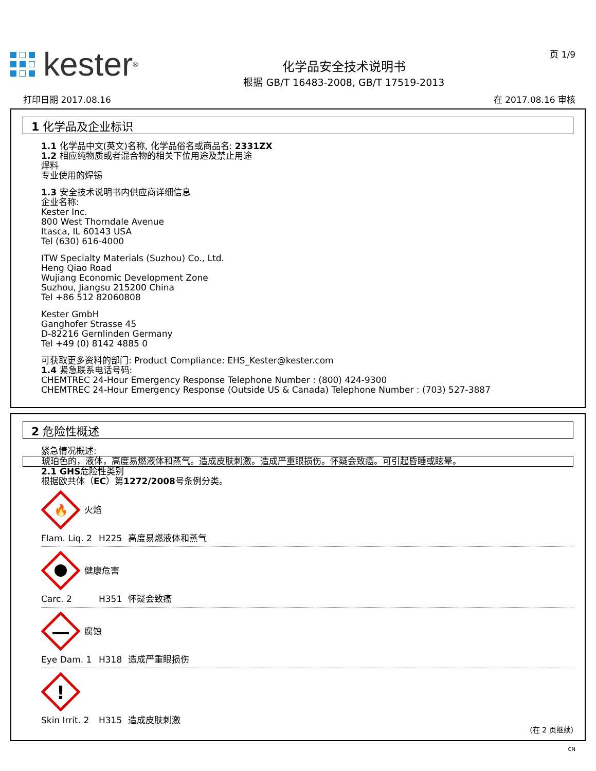kester<sup>®</sup>
化学品安全技术说明书
根据 GB/T 16483-2008, GB/T 17519-2013
页 1/9
打印日期 2017.08.16 在 2017.08.16 审核
1 化学品及企业标识
1.1 化学品中文(英文)名称, 化学品俗名或商品名: 2331ZX
1.2 相应纯物质或者混合物的相关下位用途及禁止用途
焊料
专业使用的焊锡
1.3 安全技术说明书内供应商详细信息
企业名称:
Kester Inc.
800 West Thorndale Avenue
Itasca, IL 60143 USA
Tel (630) 616-4000
ITW Specialty Materials (Suzhou) Co., Ltd.
Heng Qiao Road
Wujiang Economic Development Zone
Suzhou, Jiangsu 215200 China
Tel +86 512 82060808
Kester GmbH
Ganghofer Strasse 45
D-82216 Gernlinden Germany
Tel +49 (0) 8142 4885 0
可获取更多资料的部门: Product Compliance: EHS_Kester@kester.com
1.4 紧急联系电话号码:
CHEMTREC 24-Hour Emergency Response Telephone Number : (800) 424-9300
CHEMTREC 24-Hour Emergency Response (Outside US & Canada) Telephone Number : (703) 527-3887
2 危险性概述
紧急情况概述:
琥珀色的，液体，高度易燃液体和蒸气。造成皮肤刺激。造成严重眼损伤。怀疑会致癌。可引起昏睡或眩晕。
2.1 GHS危险性类别
根据欧共体（EC）第1272/2008号条例分类。
🔥
火焰
Flam. Liq. 2 H225 高度易燃液体和蒸气
健康危害
Carc. 2 H351 怀疑会致癌
腐蚀
Eye Dam. 1 H318 造成严重眼损伤
!
Skin Irrit. 2 H315 造成皮肤刺激
(在 2 页继续)
CN